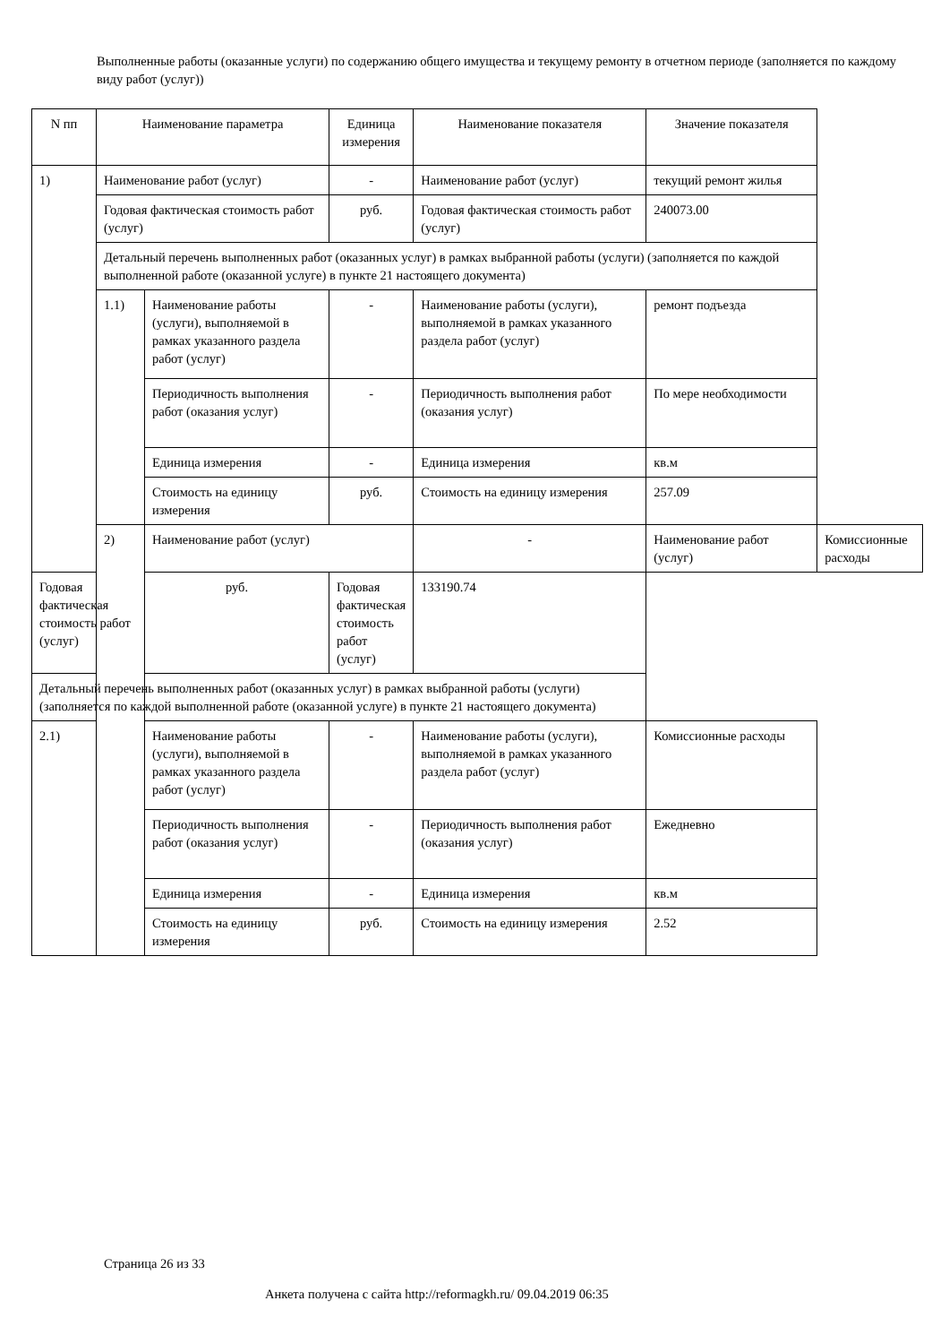Выполненные работы (оказанные услуги) по содержанию общего имущества и текущему ремонту в отчетном периоде (заполняется по каждому виду работ (услуг))
| N пп | Наименование параметра | | Единица измерения | Наименование показателя | Значение показателя | |
| --- | --- | --- | --- | --- | --- | --- |
| 1) | Наименование работ (услуг) | | - | Наименование работ (услуг) | текущий ремонт жилья | |
| | Годовая фактическая стоимость работ (услуг) | | руб. | Годовая фактическая стоимость работ (услуг) | 240073.00 | |
| | Детальный перечень выполненных работ (оказанных услуг) в рамках выбранной работы (услуги) (заполняется по каждой выполненной работе (оказанной услуге) в пункте 21 настоящего документа) | | | | | |
| | 1.1) | Наименование работы (услуги), выполняемой в рамках указанного раздела работ (услуг) | - | Наименование работы (услуги), выполняемой в рамках указанного раздела работ (услуг) | ремонт подъезда | |
| | | Периодичность выполнения работ (оказания услуг) | - | Периодичность выполнения работ (оказания услуг) | По мере необходимости | |
| | | Единица измерения | - | Единица измерения | кв.м | |
| | | Стоимость на единицу измерения | руб. | Стоимость на единицу измерения | 257.09 | |
| | 2) | Наименование работ (услуг) | | - | Наименование работ (услуг) | Комиссионные расходы |
| Годовая фактическая стоимость работ (услуг) | | руб. | Годовая фактическая стоимость работ (услуг) | 133190.74 | | |
| Детальный перечень выполненных работ (оказанных услуг) в рамках выбранной работы (услуги) (заполняется по каждой выполненной работе (оказанной услуге) в пункте 21 настоящего документа) | | | | | | |
| 2.1) | | Наименование работы (услуги), выполняемой в рамках указанного раздела работ (услуг) | - | Наименование работы (услуги), выполняемой в рамках указанного раздела работ (услуг) | Комиссионные расходы | |
| | | Периодичность выполнения работ (оказания услуг) | - | Периодичность выполнения работ (оказания услуг) | Ежедневно | |
| | | Единица измерения | - | Единица измерения | кв.м | |
| | | Стоимость на единицу измерения | руб. | Стоимость на единицу измерения | 2.52 | |
Страница 26 из 33
Анкета получена с сайта http://reformagkh.ru/ 09.04.2019 06:35